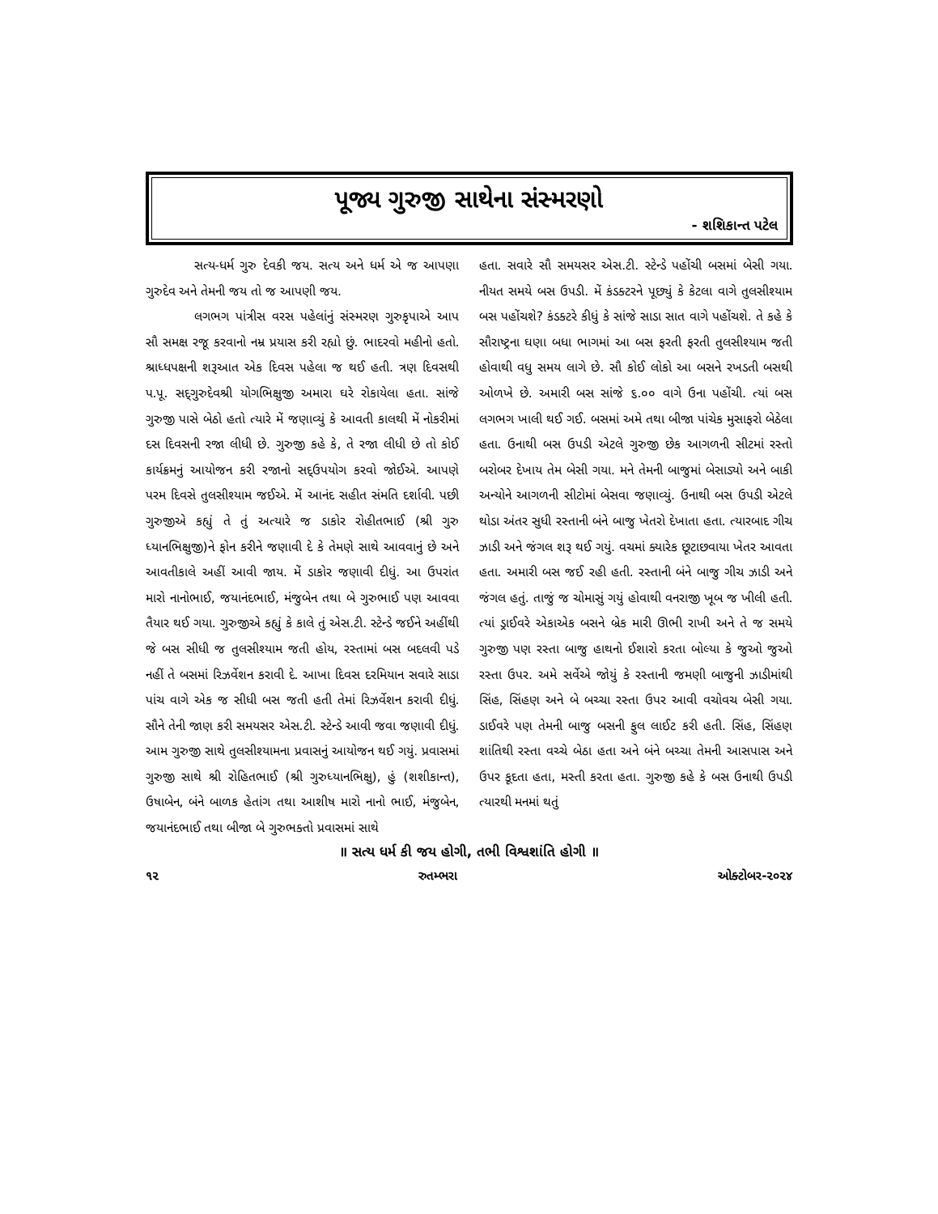પૂજ્ય ગુરુજી સાથેના સંસ્મરણો
- શશિકાન્ત પટેલ
સત્ય-ધર્મ ગુરુ દેવકી જય. સત્ય અને ધર્મ એ જ આપણા ગુરુદેવ અને તેમની જય તો જ આપણી જય.
લગભગ પાંત્રીસ વરસ પહેલાંનું સંસ્મરણ ગુરુકૃપાએ આપ સૌ સમક્ષ રજૂ કરવાનો નમ્ર પ્રયાસ કરી રહ્યો છું. ભાદરવો મહીનો હતો. શ્રાધ્ધપક્ષની શરૂઆત એક દિવસ પહેલા જ થઈ હતી. ત્રણ દિવસથી પ.પૂ. સદ્‌ગુરુદેવશ્રી યોગભિક્ષુજી અમારા ઘરે રોકાયેલા હતા. સાંજે ગુરુજી પાસે બેઠો હતો ત્યારે મેં જણાવ્યું કે આવતી કાલથી મેં નોકરીમાં દસ દિવસની રજા લીધી છે. ગુરુજી કહે કે, તે રજા લીધી છે તો કોઈ કાર્યક્રમનું આયોજન કરી રજાનો સદ્‌ઉપયોગ કરવો જોઈએ. આપણે પરમ દિવસે તુલસીશ્યામ જઈએ. મેં આનંદ સહીત સંમતિ દર્શાવી. પછી ગુરુજીએ કહ્યું તે તું અત્યારે જ ડાકોર રોહીતભાઈ (શ્રી ગુરુ ધ્યાનભિક્ષુજી)ને ફોન કરીને જણાવી દે કે તેમણે સાથે આવવાનું છે અને આવતીકાલે અહીં આવી જાય. મેં ડાકોર જણાવી દીધું. આ ઉપરાંત મારો નાનોભાઈ, જયાનંદભાઈ, મંજુબેન તથા બે ગુરુભાઈ પણ આવવા તૈયાર થઈ ગયા. ગુરુજીએ કહ્યું કે કાલે તું એસ.ટી. સ્ટેન્ડે જઈને અહીંથી જે બસ સીધી જ તુલસીશ્યામ જતી હોય, રસ્તામાં બસ બદલવી પડે નહીં તે બસમાં રિઝર્વેશન કરાવી દે. આખા દિવસ દરમિયાન સવારે સાડા પાંચ વાગે એક જ સીધી બસ જતી હતી તેમાં રિઝર્વેશન કરાવી દીધું. સૌને તેની જાણ કરી સમયસર એસ.ટી. સ્ટેન્ડે આવી જવા જણાવી દીધું. આમ ગુરુજી સાથે તુલસીશ્યામના પ્રવાસનું આયોજન થઈ ગયું. પ્રવાસમાં ગુરુજી સાથે શ્રી રોહિતભાઈ (શ્રી ગુરુધ્યાનભિક્ષુ), હું (શશીકાન્ત), ઉષાબેન, બંને બાળક હેતાંગ તથા આશીષ મારો નાનો ભાઈ, મંજુબેન, જયાનંદભાઈ તથા બીજા બે ગુરુભક્તો પ્રવાસમાં સાથે
હતા. સવારે સૌ સમયસર એસ.ટી. સ્ટેન્ડે પહોંચી બસમાં બેસી ગયા. નીયત સમયે બસ ઉપડી. મેં કંડક્ટરને પૂછ્યું કે કેટલા વાગે તુલસીશ્યામ બસ પહોંચશે? કંડક્ટરે કીધું કે સાંજે સાડા સાત વાગે પહોંચશે. તે કહે કે સૌરાષ્ટ્રના ઘણા બધા ભાગમાં આ બસ ફરતી ફરતી તુલસીશ્યામ જતી હોવાથી વધુ સમય લાગે છે. સૌ કોઈ લોકો આ બસને રખડતી બસથી ઓળખે છે. અમારી બસ સાંજે ૬.૦૦ વાગે ઉના પહોંચી. ત્યાં બસ લગભગ ખાલી થઈ ગઈ. બસમાં અમે તથા બીજા પાંચેક મુસાફરો બેઠેલા હતા. ઉનાથી બસ ઉપડી એટલે ગુરુજી છેક આગળની સીટમાં રસ્તો બરોબર દેખાય તેમ બેસી ગયા. મને તેમની બાજુમાં બેસાડ્યો અને બાકી અન્યોને આગળની સીટોમાં બેસવા જણાવ્યું. ઉનાથી બસ ઉપડી એટલે થોડા અંતર સુધી રસ્તાની બંને બાજુ ખેતરો દેખાતા હતા. ત્યારબાદ ગીચ ઝાડી અને જંગલ શરૂ થઈ ગયું. વચમાં ક્યારેક છૂટાછવાયા ખેતર આવતા હતા. અમારી બસ જઈ રહી હતી. રસ્તાની બંને બાજુ ગીચ ઝાડી અને જંગલ હતું. તાજું જ ચોમાસું ગયું હોવાથી વનરાજી ખૂબ જ ખીલી હતી. ત્યાં ડ્રાઈવરે એકાએક બસને બ્રેક મારી ઊભી રાખી અને તે જ સમયે ગુરુજી પણ રસ્તા બાજુ હાથનો ઈશારો કરતા બોલ્યા કે જુઓ જુઓ રસ્તા ઉપર. અમે સર્વેએ જોયું કે રસ્તાની જમણી બાજુની ઝાડીમાંથી સિંહ, સિંહણ અને બે બચ્ચા રસ્તા ઉપર આવી વચોવચ બેસી ગયા. ડાઈવરે પણ તેમની બાજુ બસની ફુલ લાઈટ કરી હતી. સિંહ, સિંહણ શાંતિથી રસ્તા વચ્ચે બેઠા હતા અને બંને બચ્ચા તેમની આસપાસ અને ઉપર કૂદતા હતા, મસ્તી કરતા હતા. ગુરુજી કહે કે બસ ઉનાથી ઉપડી ત્યારથી મનમાં થતું
॥ સત્ય ધર્મ કી જય હોગી, તભી વિશ્વશાંતિ હોગી ॥
૧૨ રુતમ્ભરા ઓક્ટોબર-૨૦૨૪